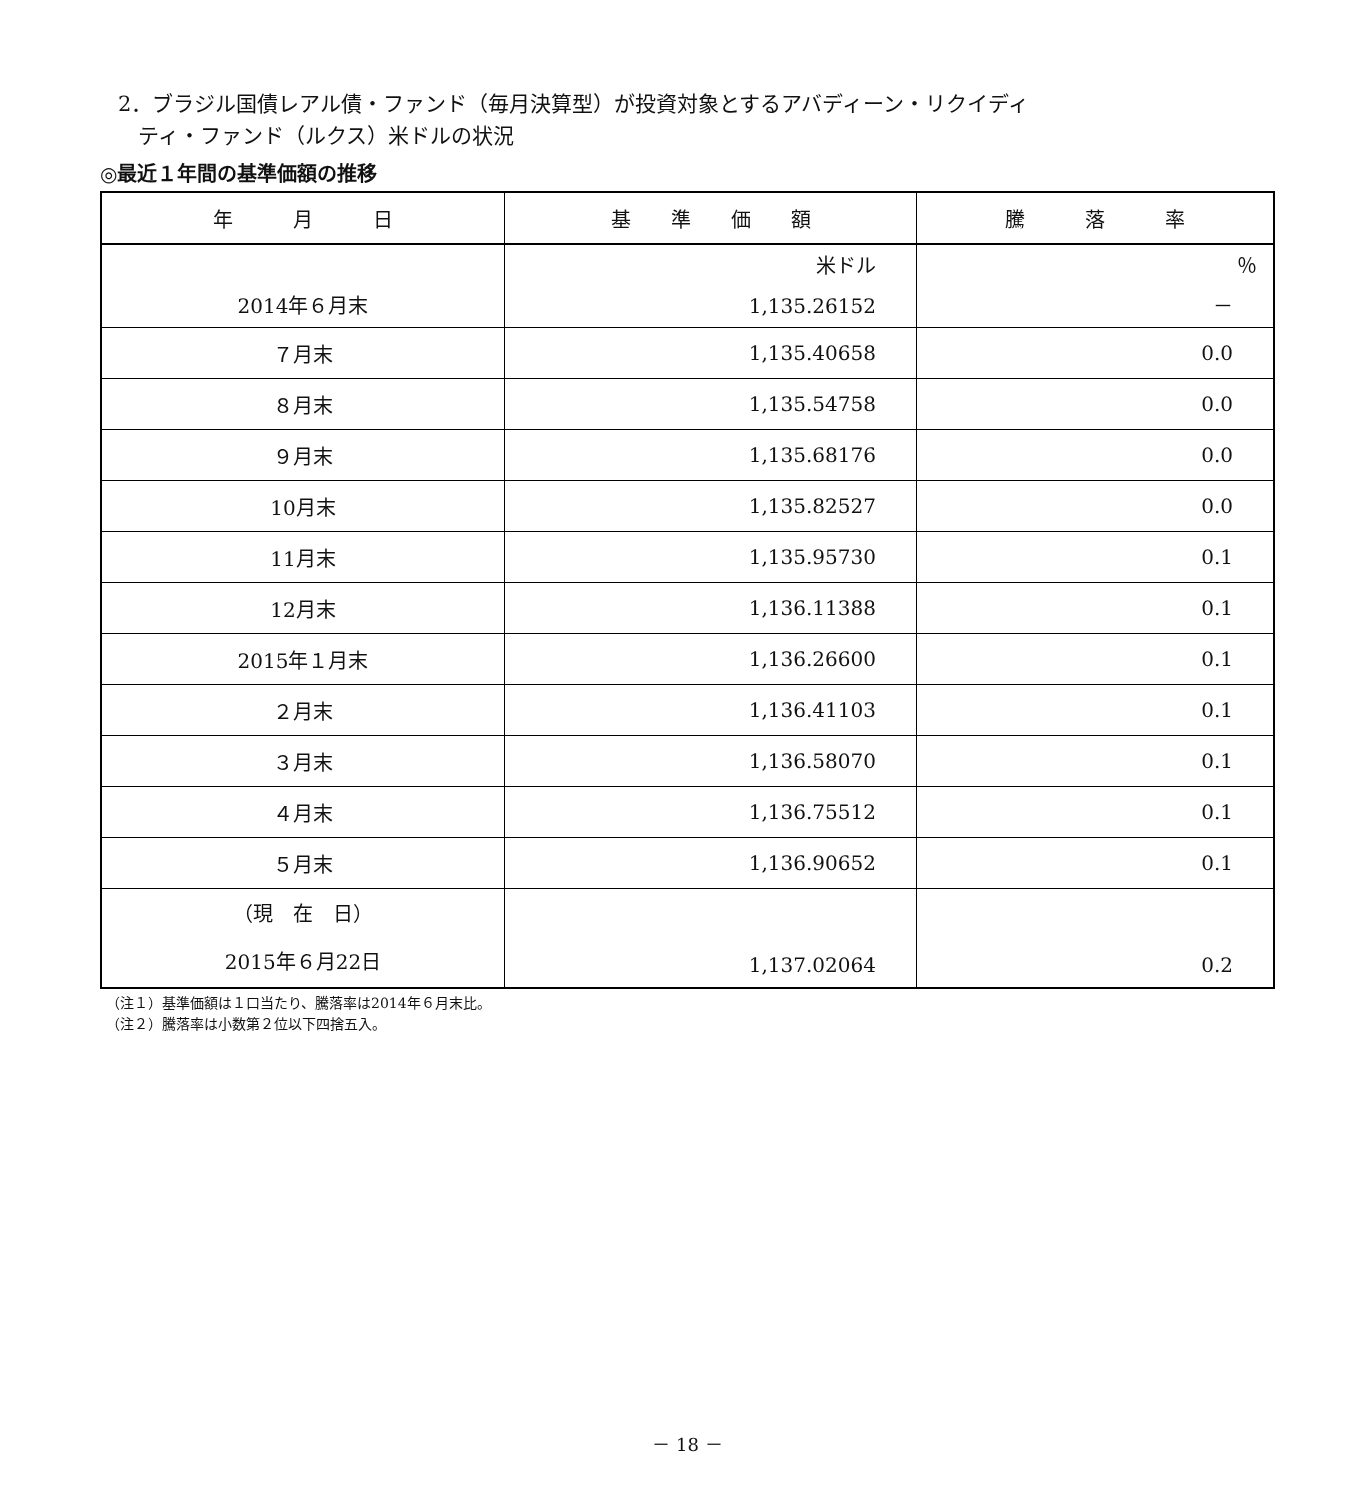2．ブラジル国債レアル債・ファンド（毎月決算型）が投資対象とするアバディーン・リクイディ
ティ・ファンド（ルクス）米ドルの状況
◎最近１年間の基準価額の推移
| 年 月 日 | 基 準 価 額 | 騰 落 率 |
| --- | --- | --- |
| 2014年６月末 | 米ドル 1,135.26152 | ％ － |
| ７月末 | 1,135.40658 | 0.0 |
| ８月末 | 1,135.54758 | 0.0 |
| ９月末 | 1,135.68176 | 0.0 |
| 10月末 | 1,135.82527 | 0.0 |
| 11月末 | 1,135.95730 | 0.1 |
| 12月末 | 1,136.11388 | 0.1 |
| 2015年１月末 | 1,136.26600 | 0.1 |
| ２月末 | 1,136.41103 | 0.1 |
| ３月末 | 1,136.58070 | 0.1 |
| ４月末 | 1,136.75512 | 0.1 |
| ５月末 | 1,136.90652 | 0.1 |
| （現 在 日） 2015年６月22日 | 1,137.02064 | 0.2 |
（注１）基準価額は１口当たり、騰落率は2014年６月末比。
（注２）騰落率は小数第２位以下四捨五入。
－ 18 －